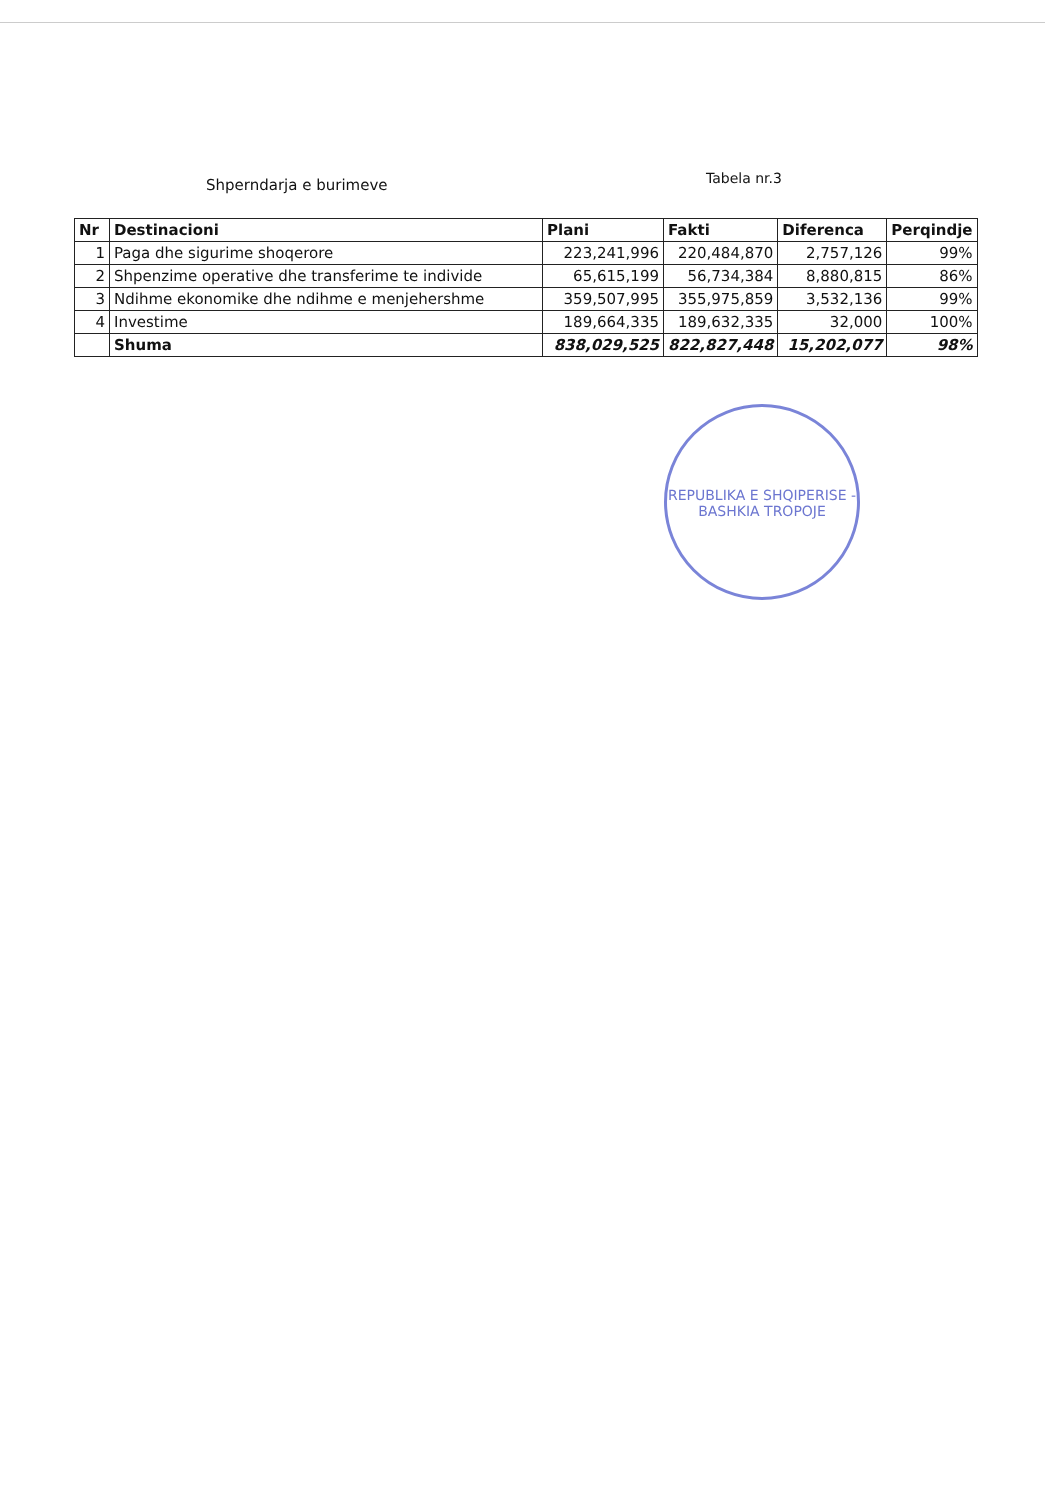Shperndarja e burimeve
Tabela nr.3
| Nr | Destinacioni | Plani | Fakti | Diferenca | Perqindje |
| --- | --- | --- | --- | --- | --- |
| 1 | Paga dhe sigurime shoqerore | 223,241,996 | 220,484,870 | 2,757,126 | 99% |
| 2 | Shpenzime operative dhe transferime te individe | 65,615,199 | 56,734,384 | 8,880,815 | 86% |
| 3 | Ndihme ekonomike dhe ndihme e menjehershme | 359,507,995 | 355,975,859 | 3,532,136 | 99% |
| 4 | Investime | 189,664,335 | 189,632,335 | 32,000 | 100% |
| | Shuma | 838,029,525 | 822,827,448 | 15,202,077 | 98% |
REPUBLIKA E SHQIPERISE - BASHKIA TROPOJE